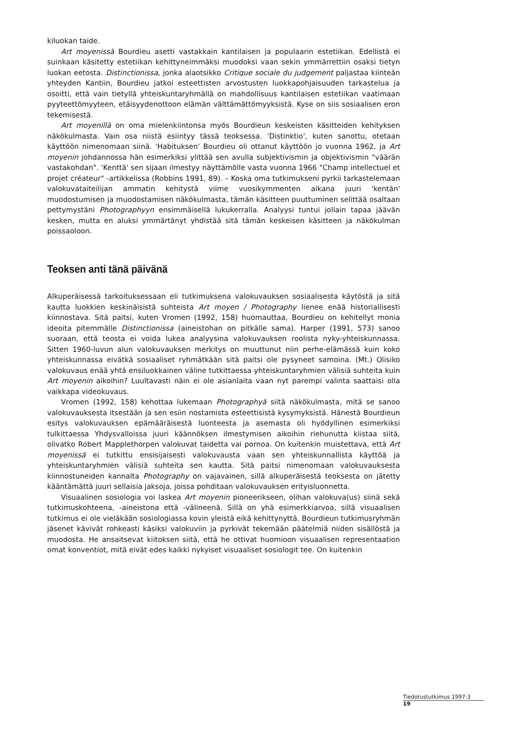kiluokan taide.
Art moyenissä Bourdieu asetti vastakkain kantilaisen ja populaarin estetiikan. Edellistä ei suinkaan käsitetty estetiikan kehittyneimmäksi muodoksi vaan sekin ymmärrettiin osaksi tietyn luokan eetosta. Distinctionissa, jonka alaotsikko Critique sociale du judgement paljastaa kiinteän yhteyden Kantiin, Bourdieu jatkoi esteettisten arvostusten luokkapohjaisuuden tarkastelua ja osoitti, että vain tietyllä yhteiskuntaryhmällä on mahdollisuus kantilaisen estetiikan vaatimaan pyyteettömyyteen, etäisyydenottoon elämän välttämättömyyksistä. Kyse on siis sosiaalisen eron tekemisestä.
Art moyenillä on oma mielenkiintonsa myös Bourdieun keskeisten käsitteiden kehityksen näkökulmasta. Vain osa niistä esiintyy tässä teoksessa. 'Distinktio', kuten sanottu, otetaan käyttöön nimenomaan siinä. 'Habituksen' Bourdieu oli ottanut käyttöön jo vuonna 1962, ja Art moyenin johdannossa hän esimerkiksi ylittää sen avulla subjektivismin ja objektivismin "väärän vastakohdan". 'Kenttä' sen sijaan ilmestyy näyttämölle vasta vuonna 1966 "Champ intellectuel et projet créateur" -artikkelissa (Robbins 1991, 89). – Koska oma tutkimukseni pyrkii tarkastelemaan valokuvataiteilijan ammatin kehitystä viime vuosikymmenten aikana juuri 'kentän' muodostumisen ja muodostamisen näkökulmasta, tämän käsitteen puuttuminen selittää osaltaan pettymystäni Photographyyn ensimmäisellä lukukerralla. Analyysi tuntui jollain tapaa jäävän kesken, mutta en aluksi ymmärtänyt yhdistää sitä tämän keskeisen käsitteen ja näkökulman poissaoloon.
Teoksen anti tänä päivänä
Alkuperäisessä tarkoituksessaan eli tutkimuksena valokuvauksen sosiaalisesta käytöstä ja sitä kautta luokkien keskinäisistä suhteista Art moyen / Photography lienee enää historiallisesti kiinnostava. Sitä paitsi, kuten Vromen (1992, 158) huomauttaa, Bourdieu on kehitellyt monia ideoita pitemmälle Distinctionissa (aineistohan on pitkälle sama). Harper (1991, 573) sanoo suoraan, että teosta ei voida lukea analyysina valokuvauksen roolista nyky-yhteiskunnassa. Sitten 1960-luvun alun valokuvauksen merkitys on muuttunut niin perhe-elämässä kuin koko yhteiskunnassa eivätkä sosiaaliset ryhmätkään sitä paitsi ole pysyneet samoina. (Mt.) Olisiko valokuvaus enää yhtä ensiluokkainen väline tutkittaessa yhteiskuntaryhmien välisiä suhteita kuin Art moyenin aikoihin? Luultavasti näin ei ole asianlaita vaan nyt parempi valinta saattaisi olla vaikkapa videokuvaus.
Vromen (1992, 158) kehottaa lukemaan Photographyä siitä näkökulmasta, mitä se sanoo valokuvauksesta itsestään ja sen esiin nostamista esteettisistä kysymyksistä. Hänestä Bourdieun esitys valokuvauksen epämääräisestä luonteesta ja asemasta oli hyödyllinen esimerkiksi tulkittaessa Yhdysvalloissa juuri käännöksen ilmestymisen aikoihin riehunutta kiistaa siitä, olivatko Robert Mapplethorpen valokuvat taidetta vai pornoa. On kuitenkin muistettava, että Art moyenissä ei tutkittu ensisijaisesti valokuvausta vaan sen yhteiskunnallista käyttöä ja yhteiskuntaryhmien välisiä suhteita sen kautta. Sitä paitsi nimenomaan valokuvauksesta kiinnostuneiden kannalta Photography on vajavainen, sillä alkuperäisestä teoksesta on jätetty kääntämättä juuri sellaisia jaksoja, joissa pohditaan valokuvauksen erityisluonnetta.
Visuaalinen sosiologia voi laskea Art moyenin pioneerikseen, olihan valokuva(us) siinä sekä tutkimuskohteena, -aineistona että -välineenä. Sillä on yhä esimerkkiarvoa, sillä visuaalisen tutkimus ei ole vieläkään sosiologiassa kovin yleistä eikä kehittynyttä. Bourdieun tutkimusryhmän jäsenet kävivät rohkeasti käsiksi valokuviin ja pyrkivät tekemään päätelmiä niiden sisällöstä ja muodosta. He ansaitsevat kiitoksen siitä, että he ottivat huomioon visuaalisen representaation omat konventiot, mitä eivät edes kaikki nykyiset visuaaliset sosiologit tee. On kuitenkin
Tiedotustutkimus 1997:3
19